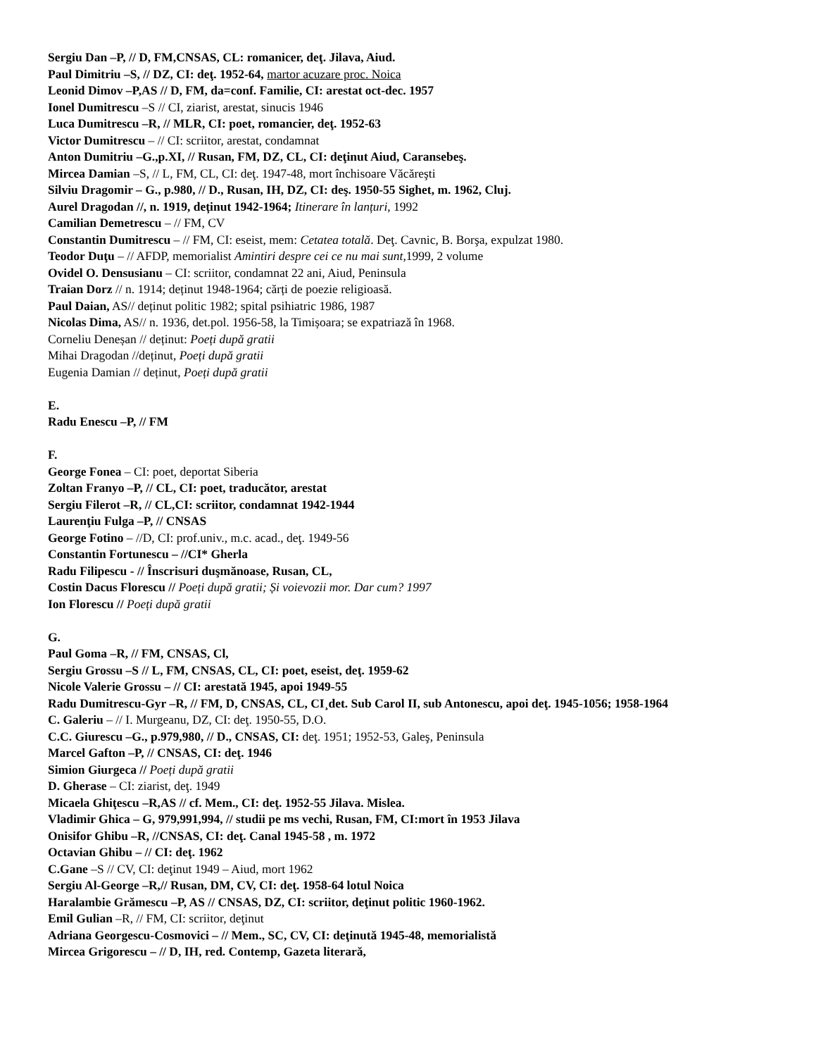Sergiu Dan –P, // D, FM,CNSAS, CL: romanicer, deţ. Jilava, Aiud.
Paul Dimitriu –S, // DZ, CI: deţ. 1952-64, martor acuzare proc. Noica
Leonid Dimov –P,AS // D, FM, da=conf. Familie, CI: arestat oct-dec. 1957
Ionel Dumitrescu –S // CI, ziarist, arestat, sinucis 1946
Luca Dumitrescu –R, // MLR, CI: poet, romancier, deţ. 1952-63
Victor Dumitrescu – // CI: scriitor, arestat, condamnat
Anton Dumitriu –G.,p.XI, // Rusan, FM, DZ, CL, CI: deţinut Aiud, Caransebeş.
Mircea Damian –S, // L, FM, CL, CI: deţ. 1947-48, mort închisoare Văcăreşti
Silviu Dragomir – G., p.980, // D., Rusan, IH, DZ, CI: deş. 1950-55 Sighet, m. 1962, Cluj.
Aurel Dragodan //, n. 1919, deținut 1942-1964; Itinerare în lanțuri, 1992
Camilian Demetrescu – // FM, CV
Constantin Dumitrescu – // FM, CI: eseist, mem: Cetatea totală. Deţ. Cavnic, B. Borşa, expulzat 1980.
Teodor Duţu – // AFDP, memorialist Amintiri despre cei ce nu mai sunt,1999, 2 volume
Ovidel O. Densusianu – CI: scriitor, condamnat 22 ani, Aiud, Peninsula
Traian Dorz // n. 1914; deținut 1948-1964; cărți de poezie religioasă.
Paul Daian, AS// deținut politic 1982; spital psihiatric 1986, 1987
Nicolas Dima, AS// n. 1936, det.pol. 1956-58, la Timișoara; se expatriază în 1968.
Corneliu Deneșan // deținut: Poeți după gratii
Mihai Dragodan //deținut, Poeți după gratii
Eugenia Damian // deținut, Poeți după gratii
E.
Radu Enescu –P, // FM
F.
George Fonea – CI: poet, deportat Siberia
Zoltan Franyo –P, // CL, CI: poet, traducător, arestat
Sergiu Filerot –R, // CL,CI: scriitor, condamnat 1942-1944
Laurenţiu Fulga –P, // CNSAS
George Fotino – //D, CI: prof.univ., m.c. acad., deţ. 1949-56
Constantin Fortunescu – //CI* Gherla
Radu Filipescu - // Înscrisuri duşmănoase, Rusan, CL,
Costin Dacus Florescu // Poeți după gratii; Și voievozii mor. Dar cum? 1997
Ion Florescu // Poeți după gratii
G.
Paul Goma –R, // FM, CNSAS, Cl,
Sergiu Grossu –S // L, FM, CNSAS, CL, CI: poet, eseist, deţ. 1959-62
Nicole Valerie Grossu – // CI: arestată 1945, apoi 1949-55
Radu Dumitrescu-Gyr –R, // FM, D, CNSAS, CL, CI¸det. Sub Carol II, sub Antonescu, apoi deţ. 1945-1056; 1958-1964
C. Galeriu – // I. Murgeanu, DZ, CI: deţ. 1950-55, D.O.
C.C. Giurescu –G., p.979,980, // D., CNSAS, CI: deţ. 1951; 1952-53, Galeş, Peninsula
Marcel Gafton –P, // CNSAS, CI: deţ. 1946
Simion Giurgeca // Poeți după gratii
D. Gherase – CI: ziarist, deţ. 1949
Micaela Ghiţescu –R,AS // cf. Mem., CI: deţ. 1952-55 Jilava. Mislea.
Vladimir Ghica – G, 979,991,994, // studii pe ms vechi, Rusan, FM, CI:mort în 1953 Jilava
Onisifor Ghibu –R, //CNSAS, CI: deţ. Canal 1945-58 , m. 1972
Octavian Ghibu – // CI: deţ. 1962
C.Gane –S // CV, CI: deţinut 1949 – Aiud, mort 1962
Sergiu Al-George –R,// Rusan, DM, CV, CI: deţ. 1958-64 lotul Noica
Haralambie Grămescu –P, AS // CNSAS, DZ, CI: scriitor, deţinut politic 1960-1962.
Emil Gulian –R, // FM, CI: scriitor, deţinut
Adriana Georgescu-Cosmovici – // Mem., SC, CV, CI: deţinută 1945-48, memorialistă
Mircea Grigorescu – // D, IH, red. Contemp, Gazeta literară,